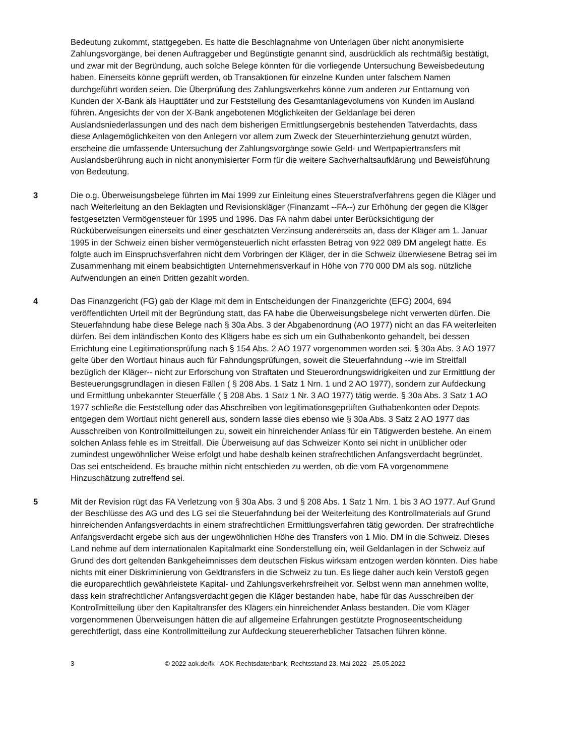Bedeutung zukommt, stattgegeben. Es hatte die Beschlagnahme von Unterlagen über nicht anonymisierte Zahlungsvorgänge, bei denen Auftraggeber und Begünstigte genannt sind, ausdrücklich als rechtmäßig bestätigt, und zwar mit der Begründung, auch solche Belege könnten für die vorliegende Untersuchung Beweisbedeutung haben. Einerseits könne geprüft werden, ob Transaktionen für einzelne Kunden unter falschem Namen durchgeführt worden seien. Die Überprüfung des Zahlungsverkehrs könne zum anderen zur Enttarnung von Kunden der X-Bank als Haupttäter und zur Feststellung des Gesamtanlagevolumens von Kunden im Ausland führen. Angesichts der von der X-Bank angebotenen Möglichkeiten der Geldanlage bei deren Auslandsniederlassungen und des nach dem bisherigen Ermittlungsergebnis bestehenden Tatverdachts, dass diese Anlagemöglichkeiten von den Anlegern vor allem zum Zweck der Steuerhinterziehung genutzt würden, erscheine die umfassende Untersuchung der Zahlungsvorgänge sowie Geld- und Wertpapiertransfers mit Auslandsberührung auch in nicht anonymisierter Form für die weitere Sachverhaltsaufklärung und Beweisführung von Bedeutung.
3 Die o.g. Überweisungsbelege führten im Mai 1999 zur Einleitung eines Steuerstrafverfahrens gegen die Kläger und nach Weiterleitung an den Beklagten und Revisionskläger (Finanzamt --FA--) zur Erhöhung der gegen die Kläger festgesetzten Vermögensteuer für 1995 und 1996. Das FA nahm dabei unter Berücksichtigung der Rücküberweisungen einerseits und einer geschätzten Verzinsung andererseits an, dass der Kläger am 1. Januar 1995 in der Schweiz einen bisher vermögensteuerlich nicht erfassten Betrag von 922 089 DM angelegt hatte. Es folgte auch im Einspruchsverfahren nicht dem Vorbringen der Kläger, der in die Schweiz überwiesene Betrag sei im Zusammenhang mit einem beabsichtigten Unternehmensverkauf in Höhe von 770 000 DM als sog. nützliche Aufwendungen an einen Dritten gezahlt worden.
4 Das Finanzgericht (FG) gab der Klage mit dem in Entscheidungen der Finanzgerichte (EFG) 2004, 694 veröffentlichten Urteil mit der Begründung statt, das FA habe die Überweisungsbelege nicht verwerten dürfen. Die Steuerfahndung habe diese Belege nach § 30a Abs. 3 der Abgabenordnung (AO 1977) nicht an das FA weiterleiten dürfen. Bei dem inländischen Konto des Klägers habe es sich um ein Guthabenkonto gehandelt, bei dessen Errichtung eine Legitimationsprüfung nach § 154 Abs. 2 AO 1977 vorgenommen worden sei. § 30a Abs. 3 AO 1977 gelte über den Wortlaut hinaus auch für Fahndungsprüfungen, soweit die Steuerfahndung --wie im Streitfall bezüglich der Kläger-- nicht zur Erforschung von Straftaten und Steuerordnungswidrigkeiten und zur Ermittlung der Besteuerungsgrundlagen in diesen Fällen ( § 208 Abs. 1 Satz 1 Nrn. 1 und 2 AO 1977), sondern zur Aufdeckung und Ermittlung unbekannter Steuerfälle ( § 208 Abs. 1 Satz 1 Nr. 3 AO 1977) tätig werde. § 30a Abs. 3 Satz 1 AO 1977 schließe die Feststellung oder das Abschreiben von legitimationsgeprüften Guthabenkonten oder Depots entgegen dem Wortlaut nicht generell aus, sondern lasse dies ebenso wie § 30a Abs. 3 Satz 2 AO 1977 das Ausschreiben von Kontrollmitteilungen zu, soweit ein hinreichender Anlass für ein Tätigwerden bestehe. An einem solchen Anlass fehle es im Streitfall. Die Überweisung auf das Schweizer Konto sei nicht in unüblicher oder zumindest ungewöhnlicher Weise erfolgt und habe deshalb keinen strafrechtlichen Anfangsverdacht begründet. Das sei entscheidend. Es brauche mithin nicht entschieden zu werden, ob die vom FA vorgenommene Hinzuschätzung zutreffend sei.
5 Mit der Revision rügt das FA Verletzung von § 30a Abs. 3 und § 208 Abs. 1 Satz 1 Nrn. 1 bis 3 AO 1977. Auf Grund der Beschlüsse des AG und des LG sei die Steuerfahndung bei der Weiterleitung des Kontrollmaterials auf Grund hinreichenden Anfangsverdachts in einem strafrechtlichen Ermittlungsverfahren tätig geworden. Der strafrechtliche Anfangsverdacht ergebe sich aus der ungewöhnlichen Höhe des Transfers von 1 Mio. DM in die Schweiz. Dieses Land nehme auf dem internationalen Kapitalmarkt eine Sonderstellung ein, weil Geldanlagen in der Schweiz auf Grund des dort geltenden Bankgeheimnisses dem deutschen Fiskus wirksam entzogen werden könnten. Dies habe nichts mit einer Diskriminierung von Geldtransfers in die Schweiz zu tun. Es liege daher auch kein Verstoß gegen die europarechtlich gewährleistete Kapital- und Zahlungsverkehrsfreiheit vor. Selbst wenn man annehmen wollte, dass kein strafrechtlicher Anfangsverdacht gegen die Kläger bestanden habe, habe für das Ausschreiben der Kontrollmitteilung über den Kapitaltransfer des Klägers ein hinreichender Anlass bestanden. Die vom Kläger vorgenommenen Überweisungen hätten die auf allgemeine Erfahrungen gestützte Prognoseentscheidung gerechtfertigt, dass eine Kontrollmitteilung zur Aufdeckung steuererheblicher Tatsachen führen könne.
3 © 2022 aok.de/fk - AOK-Rechtsdatenbank, Rechtsstand 23. Mai 2022 - 25.05.2022